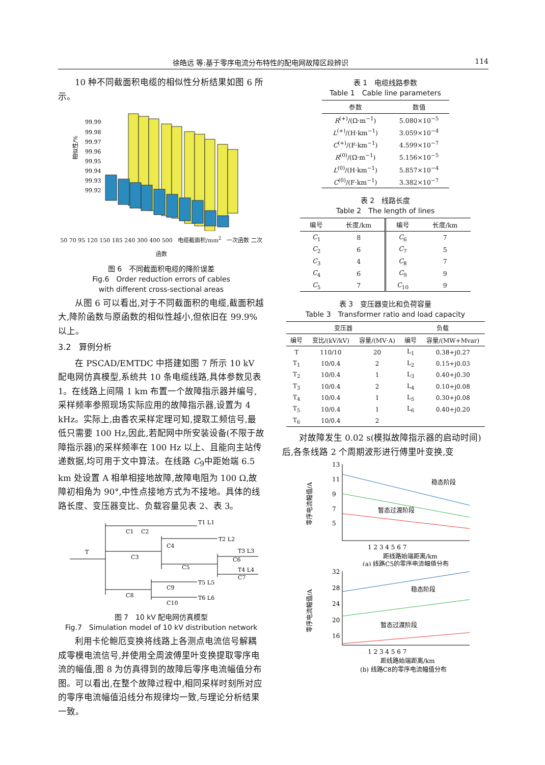徐皓远 等:基于零序电流分布特性的配电网故障区段辨识 114
10 种不同截面积电缆的相似性分析结果如图 6 所示。
相似性/%
99.99
99.98
99.97
99.96
99.95
99.94
99.93
99.92
50 70 95 120 150 185 240 300 400 500 电缆截面积/mm<sup>2</sup> 一次函数 二次函数
图 6　不同截面积电缆的降阶误差
Fig.6　Order reduction errors of cables
with different cross-sectional areas
从图 6 可以看出,对于不同截面积的电缆,截面积越大,降阶函数与原函数的相似性越小,但依旧在 99.9%以上。
3.2　算例分析
在 PSCAD/EMTDC 中搭建如图 7 所示 10 kV 配电网仿真模型,系统共 10 条电缆线路,具体参数见表 1。在线路上间隔 1 km 布置一个故障指示器并编号,采样频率参照现场实际应用的故障指示器,设置为 4 kHz。实际上,由香农采样定理可知,提取工频信号,最低只需要 100 Hz,因此,若配网中所安装设备(不限于故障指示器)的采样频率在 100 Hz 以上、且能向主站传递数据,均可用于文中算法。在线路 C<sub>9</sub>中距始端 6.5 km 处设置 A 相单相接地故障,故障电阻为 100 Ω,故障初相角为 90°,中性点接地方式为不接地。具体的线路长度、变压器变比、负载容量见表 2、表 3。
C1
C2
C3
C4
C5
C6
C7
C8
C9
C10
T
T1 L1
T2 L2
T3 L3
T4 L4
T5 L5
T6 L6
图 7　10 kV 配电网仿真模型
Fig.7　Simulation model of 10 kV distribution network
利用卡伦鲍厄变换将线路上各测点电流信号解耦成零模电流信号,并使用全周波傅里叶变换提取零序电流的幅值,图 8 为仿真得到的故障后零序电流幅值分布图。可以看出,在整个故障过程中,相同采样时刻所对应的零序电流幅值沿线分布规律均一致,与理论分析结果一致。
表 1　电缆线路参数
Table 1　Cable line parameters
| 参数 | 数值 |
| --- | --- |
| R<sup>(+)</sup>/(Ω·m<sup>−1</sup>) | 5.080×10<sup>−5</sup> |
| L<sup>(+)</sup>/(H·km<sup>−1</sup>) | 3.059×10<sup>−4</sup> |
| C<sup>(+)</sup>/(F·km<sup>−1</sup>) | 4.599×10<sup>−7</sup> |
| R<sup>(0)</sup>/(Ω·m<sup>−1</sup>) | 5.156×10<sup>−5</sup> |
| L<sup>(0)</sup>/(H·km<sup>−1</sup>) | 5.857×10<sup>−4</sup> |
| C<sup>(0)</sup>/(F·km<sup>−1</sup>) | 3.382×10<sup>−7</sup> |
表 2　线路长度
Table 2　The length of lines
| 编号 | 长度/km | 编号 | 长度/km |
| --- | --- | --- | --- |
| C<sub>1</sub> | 8 | C<sub>6</sub> | 7 |
| C<sub>2</sub> | 6 | C<sub>7</sub> | 5 |
| C<sub>3</sub> | 4 | C<sub>8</sub> | 7 |
| C<sub>4</sub> | 6 | C<sub>9</sub> | 9 |
| C<sub>5</sub> | 7 | C<sub>10</sub> | 9 |
表 3　变压器变比和负荷容量
Table 3　Transformer ratio and load capacity
| 变压器 | | | 负载 | |
| --- | --- | --- | --- | --- |
| 编号 | 变比/(kV/kV) | 容量/(MV·A) | 编号 | 容量/(MW+Mvar) |
| T | 110/10 | 20 | L<sub>1</sub> | 0.38+j0.27 |
| T<sub>1</sub> | 10/0.4 | 2 | L<sub>2</sub> | 0.15+j0.03 |
| T<sub>2</sub> | 10/0.4 | 1 | L<sub>3</sub> | 0.40+j0.30 |
| T<sub>3</sub> | 10/0.4 | 2 | L<sub>4</sub> | 0.10+j0.08 |
| T<sub>4</sub> | 10/0.4 | 1 | L<sub>5</sub> | 0.30+j0.08 |
| T<sub>5</sub> | 10/0.4 | 1 | L<sub>6</sub> | 0.40+j0.20 |
| T<sub>6</sub> | 10/0.4 | 2 | | |
对故障发生 0.02 s(模拟故障指示器的启动时间)后,各条线路 2 个周期波形进行傅里叶变换,变
13
11
9
7
5
零序电流幅值/A
稳态阶段
暂态过渡阶段
1 2 3 4 5 6 7
距线路始端距离/km
(a) 线路C5的零序电流幅值分布
32
28
24
20
16
零序电流幅值/A
稳态阶段
暂态过渡阶段
1 2 3 4 5 6 7
距线路始端距离/km
(b) 线路C8的零序电流幅值分布